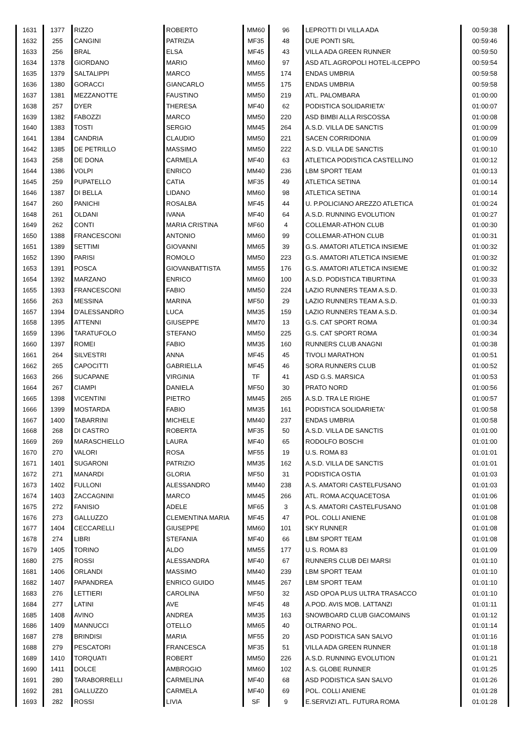| 1631 | 1377 | RIZZO | ROBERTO | MM60 | 96 | LEPROTTI DI VILLA ADA | 00:59:38 |
| 1632 | 255 | CANGINI | PATRIZIA | MF35 | 48 | DUE PONTI SRL | 00:59:46 |
| 1633 | 256 | BRAL | ELSA | MF45 | 43 | VILLA ADA GREEN RUNNER | 00:59:50 |
| 1634 | 1378 | GIORDANO | MARIO | MM60 | 97 | ASD ATL.AGROPOLI HOTEL-ILCEPPO | 00:59:54 |
| 1635 | 1379 | SALTALIPPI | MARCO | MM55 | 174 | ENDAS UMBRIA | 00:59:58 |
| 1636 | 1380 | GORACCI | GIANCARLO | MM55 | 175 | ENDAS UMBRIA | 00:59:58 |
| 1637 | 1381 | MEZZANOTTE | FAUSTINO | MM50 | 219 | ATL. PALOMBARA | 01:00:00 |
| 1638 | 257 | DYER | THERESA | MF40 | 62 | PODISTICA SOLIDARIETA' | 01:00:07 |
| 1639 | 1382 | FABOZZI | MARCO | MM50 | 220 | ASD BIMBI ALLA RISCOSSA | 01:00:08 |
| 1640 | 1383 | TOSTI | SERGIO | MM45 | 264 | A.S.D. VILLA DE SANCTIS | 01:00:09 |
| 1641 | 1384 | CANDRIA | CLAUDIO | MM50 | 221 | SACEN CORRIDONIA | 01:00:09 |
| 1642 | 1385 | DE PETRILLO | MASSIMO | MM50 | 222 | A.S.D. VILLA DE SANCTIS | 01:00:10 |
| 1643 | 258 | DE DONA | CARMELA | MF40 | 63 | ATLETICA PODISTICA CASTELLINO | 01:00:12 |
| 1644 | 1386 | VOLPI | ENRICO | MM40 | 236 | LBM SPORT TEAM | 01:00:13 |
| 1645 | 259 | PUPATELLO | CATIA | MF35 | 49 | ATLETICA SETINA | 01:00:14 |
| 1646 | 1387 | DI BELLA | LIDANO | MM60 | 98 | ATLETICA SETINA | 01:00:14 |
| 1647 | 260 | PANICHI | ROSALBA | MF45 | 44 | U. P.POLICIANO AREZZO ATLETICA | 01:00:24 |
| 1648 | 261 | OLDANI | IVANA | MF40 | 64 | A.S.D. RUNNING EVOLUTION | 01:00:27 |
| 1649 | 262 | CONTI | MARIA CRISTINA | MF60 | 4 | COLLEMAR-ATHON CLUB | 01:00:30 |
| 1650 | 1388 | FRANCESCONI | ANTONIO | MM60 | 99 | COLLEMAR-ATHON CLUB | 01:00:31 |
| 1651 | 1389 | SETTIMI | GIOVANNI | MM65 | 39 | G.S. AMATORI ATLETICA INSIEME | 01:00:32 |
| 1652 | 1390 | PARISI | ROMOLO | MM50 | 223 | G.S. AMATORI ATLETICA INSIEME | 01:00:32 |
| 1653 | 1391 | POSCA | GIOVANBATTISTA | MM55 | 176 | G.S. AMATORI ATLETICA INSIEME | 01:00:32 |
| 1654 | 1392 | MARZANO | ENRICO | MM60 | 100 | A.S.D. PODISTICA TIBURTINA | 01:00:33 |
| 1655 | 1393 | FRANCESCONI | FABIO | MM50 | 224 | LAZIO RUNNERS TEAM A.S.D. | 01:00:33 |
| 1656 | 263 | MESSINA | MARINA | MF50 | 29 | LAZIO RUNNERS TEAM A.S.D. | 01:00:33 |
| 1657 | 1394 | D'ALESSANDRO | LUCA | MM35 | 159 | LAZIO RUNNERS TEAM A.S.D. | 01:00:34 |
| 1658 | 1395 | ATTENNI | GIUSEPPE | MM70 | 13 | G.S. CAT SPORT ROMA | 01:00:34 |
| 1659 | 1396 | TARATUFOLO | STEFANO | MM50 | 225 | G.S. CAT SPORT ROMA | 01:00:34 |
| 1660 | 1397 | ROMEI | FABIO | MM35 | 160 | RUNNERS CLUB ANAGNI | 01:00:38 |
| 1661 | 264 | SILVESTRI | ANNA | MF45 | 45 | TIVOLI MARATHON | 01:00:51 |
| 1662 | 265 | CAPOCITTI | GABRIELLA | MF45 | 46 | SORA RUNNERS CLUB | 01:00:52 |
| 1663 | 266 | SUCAPANE | VIRGINIA | TF | 41 | ASD G.S. MARSICA | 01:00:53 |
| 1664 | 267 | CIAMPI | DANIELA | MF50 | 30 | PRATO NORD | 01:00:56 |
| 1665 | 1398 | VICENTINI | PIETRO | MM45 | 265 | A.S.D. TRA LE RIGHE | 01:00:57 |
| 1666 | 1399 | MOSTARDA | FABIO | MM35 | 161 | PODISTICA SOLIDARIETA' | 01:00:58 |
| 1667 | 1400 | TABARRINI | MICHELE | MM40 | 237 | ENDAS UMBRIA | 01:00:58 |
| 1668 | 268 | DI CASTRO | ROBERTA | MF35 | 50 | A.S.D. VILLA DE SANCTIS | 01:01:00 |
| 1669 | 269 | MARASCHIELLO | LAURA | MF40 | 65 | RODOLFO BOSCHI | 01:01:00 |
| 1670 | 270 | VALORI | ROSA | MF55 | 19 | U.S. ROMA 83 | 01:01:01 |
| 1671 | 1401 | SUGARONI | PATRIZIO | MM35 | 162 | A.S.D. VILLA DE SANCTIS | 01:01:01 |
| 1672 | 271 | MANARDI | GLORIA | MF50 | 31 | PODISTICA OSTIA | 01:01:03 |
| 1673 | 1402 | FULLONI | ALESSANDRO | MM40 | 238 | A.S. AMATORI CASTELFUSANO | 01:01:03 |
| 1674 | 1403 | ZACCAGNINI | MARCO | MM45 | 266 | ATL. ROMA ACQUACETOSA | 01:01:06 |
| 1675 | 272 | FANISIO | ADELE | MF65 | 3 | A.S. AMATORI CASTELFUSANO | 01:01:08 |
| 1676 | 273 | GALLUZZO | CLEMENTINA MARIA | MF45 | 47 | POL. COLLI ANIENE | 01:01:08 |
| 1677 | 1404 | CECCARELLI | GIUSEPPE | MM60 | 101 | SKY RUNNER | 01:01:08 |
| 1678 | 274 | LIBRI | STEFANIA | MF40 | 66 | LBM SPORT TEAM | 01:01:08 |
| 1679 | 1405 | TORINO | ALDO | MM55 | 177 | U.S. ROMA 83 | 01:01:09 |
| 1680 | 275 | ROSSI | ALESSANDRA | MF40 | 67 | RUNNERS CLUB DEI MARSI | 01:01:10 |
| 1681 | 1406 | ORLANDI | MASSIMO | MM40 | 239 | LBM SPORT TEAM | 01:01:10 |
| 1682 | 1407 | PAPANDREA | ENRICO GUIDO | MM45 | 267 | LBM SPORT TEAM | 01:01:10 |
| 1683 | 276 | LETTIERI | CAROLINA | MF50 | 32 | ASD OPOA PLUS ULTRA TRASACCO | 01:01:10 |
| 1684 | 277 | LATINI | AVE | MF45 | 48 | A.POD. AVIS MOB. LATTANZI | 01:01:11 |
| 1685 | 1408 | AVINO | ANDREA | MM35 | 163 | SNOWBOARD CLUB GIACOMAINS | 01:01:12 |
| 1686 | 1409 | MANNUCCI | OTELLO | MM65 | 40 | OLTRARNO POL. | 01:01:14 |
| 1687 | 278 | BRINDISI | MARIA | MF55 | 20 | ASD PODISTICA SAN SALVO | 01:01:16 |
| 1688 | 279 | PESCATORI | FRANCESCA | MF35 | 51 | VILLA ADA GREEN RUNNER | 01:01:18 |
| 1689 | 1410 | TORQUATI | ROBERT | MM50 | 226 | A.S.D. RUNNING EVOLUTION | 01:01:21 |
| 1690 | 1411 | DOLCE | AMBROGIO | MM60 | 102 | A.S. GLOBE RUNNER | 01:01:25 |
| 1691 | 280 | TARABORRELLI | CARMELINA | MF40 | 68 | ASD PODISTICA SAN SALVO | 01:01:26 |
| 1692 | 281 | GALLUZZO | CARMELA | MF40 | 69 | POL. COLLI ANIENE | 01:01:28 |
| 1693 | 282 | ROSSI | LIVIA | SF | 9 | E.SERVIZI ATL. FUTURA ROMA | 01:01:28 |